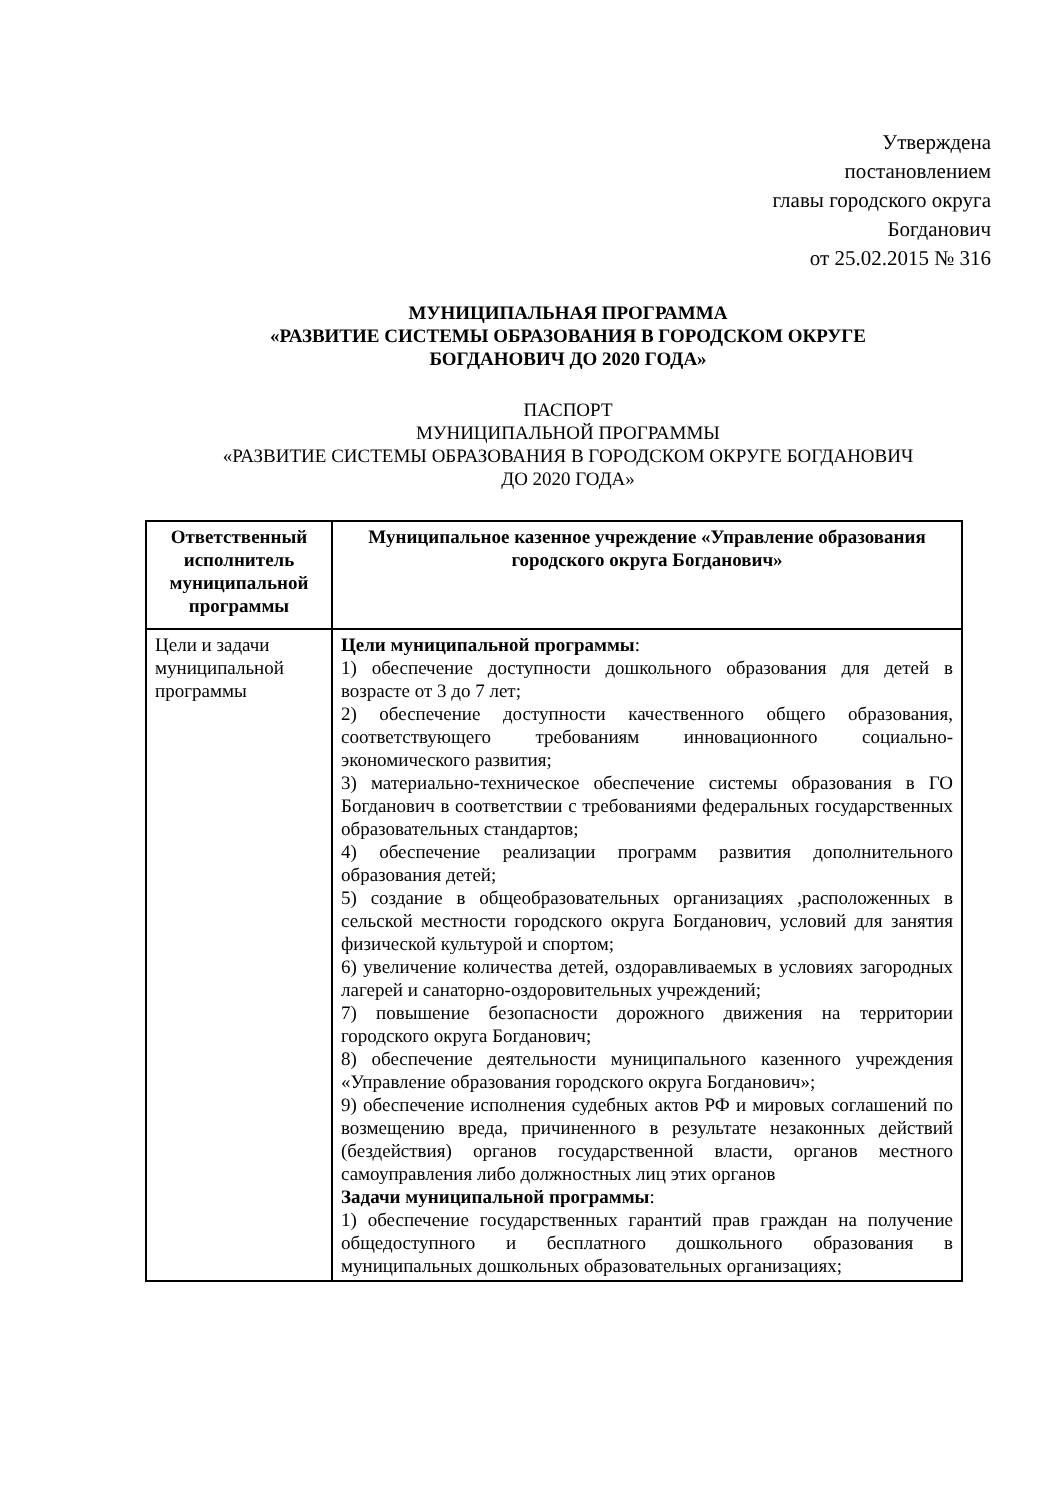Утверждена
постановлением
главы городского округа
Богданович
от 25.02.2015 № 316
МУНИЦИПАЛЬНАЯ ПРОГРАММА
«РАЗВИТИЕ СИСТЕМЫ ОБРАЗОВАНИЯ В ГОРОДСКОМ ОКРУГЕ
БОГДАНОВИЧ ДО 2020 ГОДА»
ПАСПОРТ
МУНИЦИПАЛЬНОЙ ПРОГРАММЫ
«РАЗВИТИЕ СИСТЕМЫ ОБРАЗОВАНИЯ В ГОРОДСКОМ ОКРУГЕ БОГДАНОВИЧ
ДО 2020 ГОДА»
| Ответственный исполнитель муниципальной программы | Муниципальное казенное учреждение «Управление образования городского округа Богданович» |
| Цели и задачи муниципальной программы | Цели муниципальной программы : 1) обеспечение доступности дошкольного образования для детей в возрасте от 3 до 7 лет; 2) обеспечение доступности качественного общего образования, соответствующего требованиям инновационного социально-экономического развития; 3) материально-техническое обеспечение системы образования в ГО Богданович в соответствии с требованиями федеральных государственных образовательных стандартов; 4) обеспечение реализации программ развития дополнительного образования детей; 5) создание в общеобразовательных организациях ,расположенных в сельской местности городского округа Богданович, условий для занятия физической культурой и спортом; 6) увеличение количества детей, оздоравливаемых в условиях загородных лагерей и санаторно-оздоровительных учреждений; 7) повышение безопасности дорожного движения на территории городского округа Богданович; 8) обеспечение деятельности муниципального казенного учреждения «Управление образования городского округа Богданович»; 9) обеспечение исполнения судебных актов РФ и мировых соглашений по возмещению вреда, причиненного в результате незаконных действий (бездействия) органов государственной власти, органов местного самоуправления либо должностных лиц этих органов Задачи муниципальной программы : 1) обеспечение государственных гарантий прав граждан на получение общедоступного и бесплатного дошкольного образования в муниципальных дошкольных образовательных организациях; |